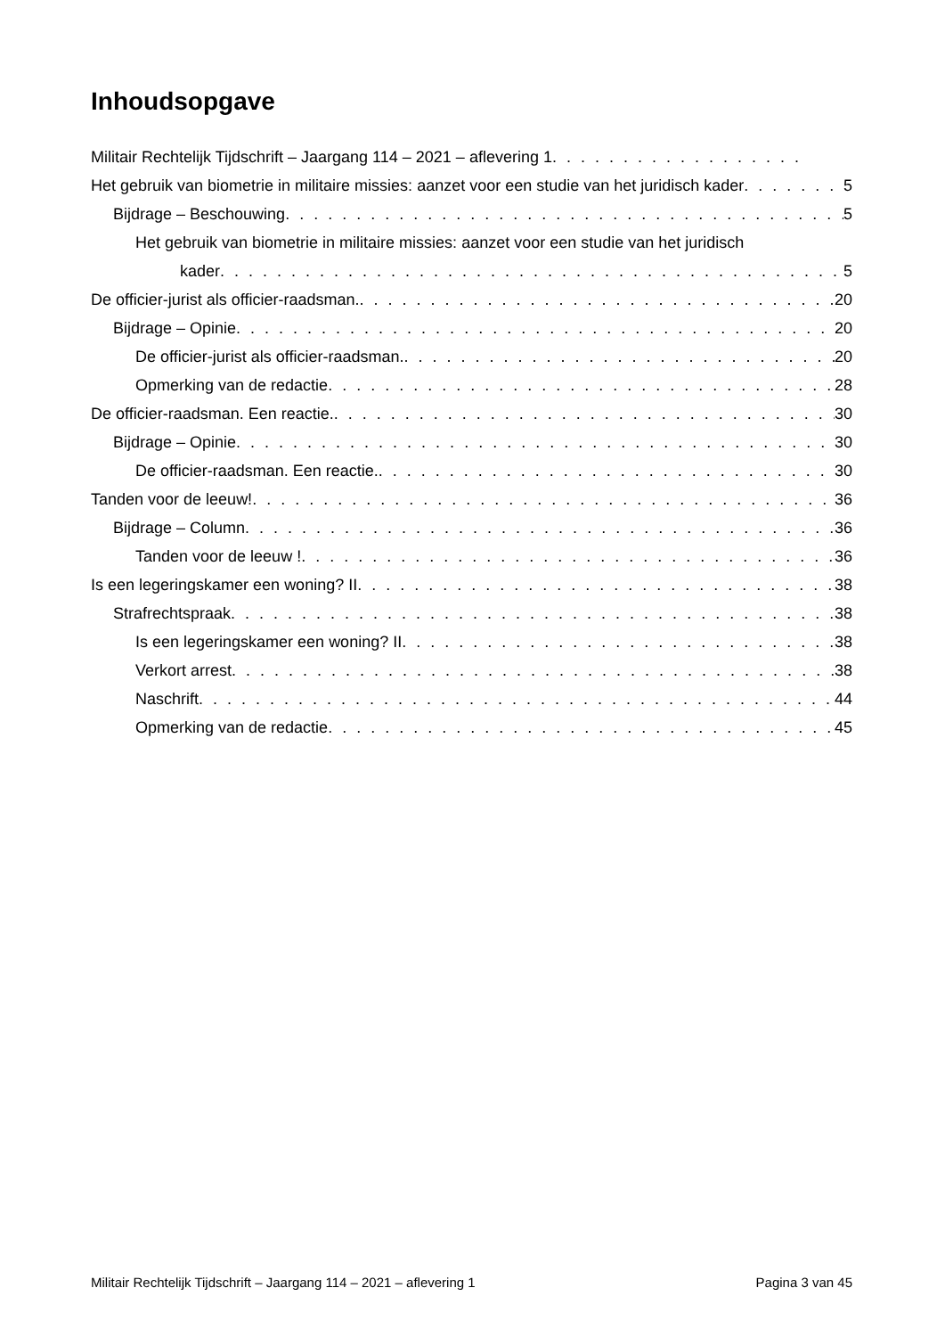Inhoudsopgave
Militair Rechtelijk Tijdschrift – Jaargang 114 – 2021 – aflevering 1
Het gebruik van biometrie in militaire missies: aanzet voor een studie van het juridisch kader 5
Bijdrage – Beschouwing 5
Het gebruik van biometrie in militaire missies: aanzet voor een studie van het juridisch
kader 5
De officier-jurist als officier-raadsman. 20
Bijdrage – Opinie 20
De officier-jurist als officier-raadsman. 20
Opmerking van de redactie 28
De officier-raadsman. Een reactie. 30
Bijdrage – Opinie 30
De officier-raadsman. Een reactie. 30
Tanden voor de leeuw! 36
Bijdrage – Column 36
Tanden voor de leeuw ! 36
Is een legeringskamer een woning? II 38
Strafrechtspraak 38
Is een legeringskamer een woning? II 38
Verkort arrest 38
Naschrift 44
Opmerking van de redactie 45
Militair Rechtelijk Tijdschrift – Jaargang 114 – 2021 – aflevering 1 Pagina 3 van 45